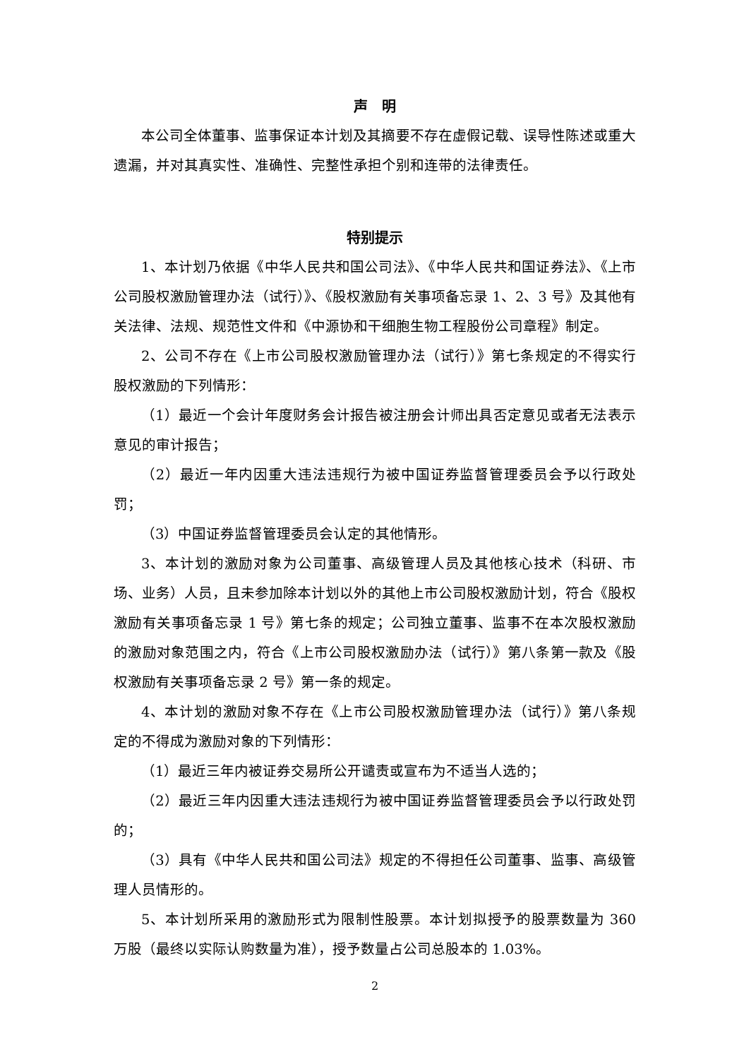声　明
本公司全体董事、监事保证本计划及其摘要不存在虚假记载、误导性陈述或重大遗漏，并对其真实性、准确性、完整性承担个别和连带的法律责任。
特别提示
1、本计划乃依据《中华人民共和国公司法》、《中华人民共和国证券法》、《上市公司股权激励管理办法（试行）》、《股权激励有关事项备忘录 1、2、3 号》及其他有关法律、法规、规范性文件和《中源协和干细胞生物工程股份公司章程》制定。
2、公司不存在《上市公司股权激励管理办法（试行）》第七条规定的不得实行股权激励的下列情形：
（1）最近一个会计年度财务会计报告被注册会计师出具否定意见或者无法表示意见的审计报告；
（2）最近一年内因重大违法违规行为被中国证券监督管理委员会予以行政处罚；
（3）中国证券监督管理委员会认定的其他情形。
3、本计划的激励对象为公司董事、高级管理人员及其他核心技术（科研、市场、业务）人员，且未参加除本计划以外的其他上市公司股权激励计划，符合《股权激励有关事项备忘录 1 号》第七条的规定；公司独立董事、监事不在本次股权激励的激励对象范围之内，符合《上市公司股权激励办法（试行）》第八条第一款及《股权激励有关事项备忘录 2 号》第一条的规定。
4、本计划的激励对象不存在《上市公司股权激励管理办法（试行）》第八条规定的不得成为激励对象的下列情形：
（1）最近三年内被证券交易所公开谴责或宣布为不适当人选的；
（2）最近三年内因重大违法违规行为被中国证券监督管理委员会予以行政处罚的；
（3）具有《中华人民共和国公司法》规定的不得担任公司董事、监事、高级管理人员情形的。
5、本计划所采用的激励形式为限制性股票。本计划拟授予的股票数量为 360 万股（最终以实际认购数量为准），授予数量占公司总股本的 1.03%。
2